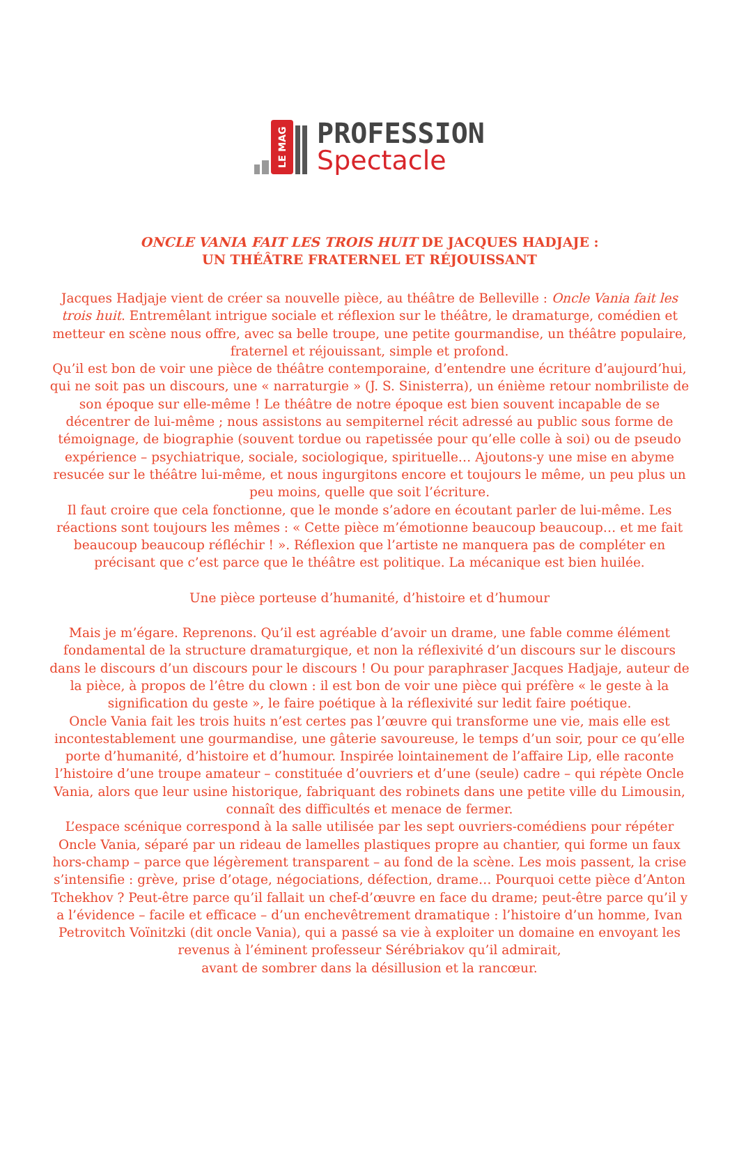LE MAG
PROFESSION
Spectacle
ONCLE VANIA FAIT LES TROIS HUIT DE JACQUES HADJAJE :
UN THÉÂTRE FRATERNEL ET RÉJOUISSANT
Jacques Hadjaje vient de créer sa nouvelle pièce, au théâtre de Belleville : Oncle Vania fait les trois huit. Entremêlant intrigue sociale et réflexion sur le théâtre, le dramaturge, comédien et metteur en scène nous offre, avec sa belle troupe, une petite gourmandise, un théâtre populaire, fraternel et réjouissant, simple et profond.
Qu’il est bon de voir une pièce de théâtre contemporaine, d’entendre une écriture d’aujourd’hui, qui ne soit pas un discours, une « narraturgie » (J. S. Sinisterra), un énième retour nombriliste de son époque sur elle-même ! Le théâtre de notre époque est bien souvent incapable de se décentrer de lui-même ; nous assistons au sempiternel récit adressé au public sous forme de témoignage, de biographie (souvent tordue ou rapetissée pour qu’elle colle à soi) ou de pseudo expérience – psychiatrique, sociale, sociologique, spirituelle… Ajoutons-y une mise en abyme resucée sur le théâtre lui-même, et nous ingurgitons encore et toujours le même, un peu plus un peu moins, quelle que soit l’écriture.
Il faut croire que cela fonctionne, que le monde s’adore en écoutant parler de lui-même. Les réactions sont toujours les mêmes : « Cette pièce m’émotionne beaucoup beaucoup… et me fait beaucoup beaucoup réfléchir ! ». Réflexion que l’artiste ne manquera pas de compléter en précisant que c’est parce que le théâtre est politique. La mécanique est bien huilée.
Une pièce porteuse d’humanité, d’histoire et d’humour
Mais je m’égare. Reprenons. Qu’il est agréable d’avoir un drame, une fable comme élément fondamental de la structure dramaturgique, et non la réflexivité d’un discours sur le discours dans le discours d’un discours pour le discours ! Ou pour paraphraser Jacques Hadjaje, auteur de la pièce, à propos de l’être du clown : il est bon de voir une pièce qui préfère « le geste à la signification du geste », le faire poétique à la réflexivité sur ledit faire poétique.
Oncle Vania fait les trois huits n’est certes pas l’œuvre qui transforme une vie, mais elle est incontestablement une gourmandise, une gâterie savoureuse, le temps d’un soir, pour ce qu’elle porte d’humanité, d’histoire et d’humour. Inspirée lointainement de l’affaire Lip, elle raconte l’histoire d’une troupe amateur – constituée d’ouvriers et d’une (seule) cadre – qui répète Oncle Vania, alors que leur usine historique, fabriquant des robinets dans une petite ville du Limousin, connaît des difficultés et menace de fermer.
L’espace scénique correspond à la salle utilisée par les sept ouvriers-comédiens pour répéter Oncle Vania, séparé par un rideau de lamelles plastiques propre au chantier, qui forme un faux hors-champ – parce que légèrement transparent – au fond de la scène. Les mois passent, la crise s’intensifie : grève, prise d’otage, négociations, défection, drame… Pourquoi cette pièce d’Anton Tchekhov ? Peut-être parce qu’il fallait un chef-d’œuvre en face du drame; peut-être parce qu’il y a l’évidence – facile et efficace – d’un enchevêtrement dramatique : l’histoire d’un homme, Ivan Petrovitch Voïnitzki (dit oncle Vania), qui a passé sa vie à exploiter un domaine en envoyant les revenus à l’éminent professeur Sérébriakov qu’il admirait,
avant de sombrer dans la désillusion et la rancœur.